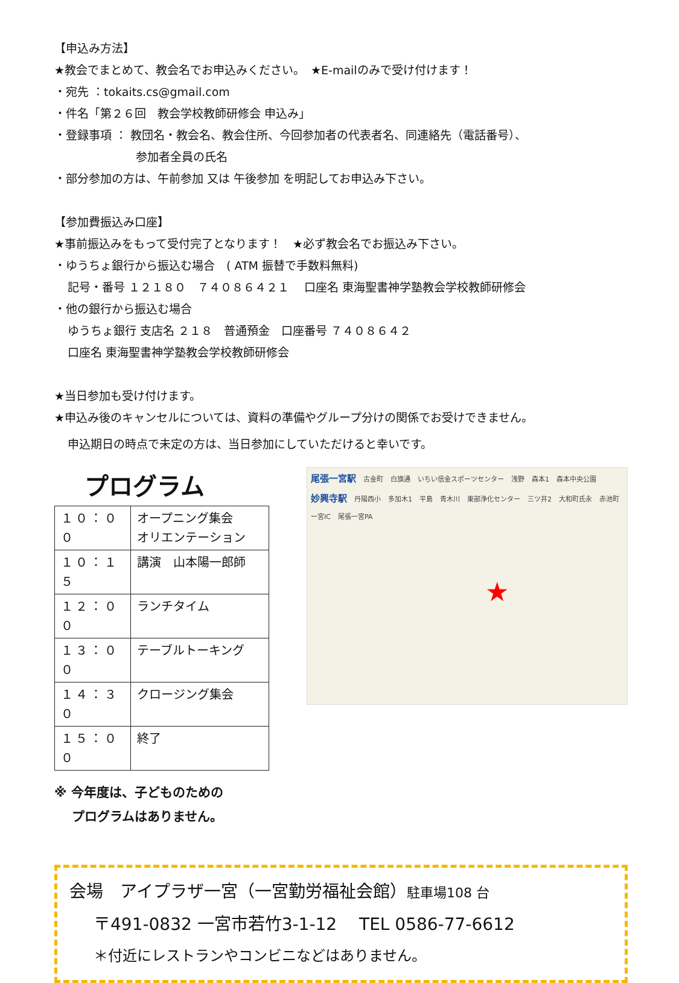【申込み方法】
★教会でまとめて、教会名でお申込みください。　★E-mailのみで受け付けます！
・宛先 ：tokaits.cs@gmail.com
・件名「第２６回　教会学校教師研修会 申込み」
・登録事項 ： 教団名・教会名、教会住所、今回参加者の代表者名、同連絡先（電話番号）、
参加者全員の氏名
・部分参加の方は、午前参加 又は 午後参加 を明記してお申込み下さい。
【参加費振込み口座】
★事前振込みをもって受付完了となります！　★必ず教会名でお振込み下さい。
・ゆうちょ銀行から振込む場合　( ATM 振替で手数料無料)
記号・番号 １２１８０　７４０８６４２１　 口座名 東海聖書神学塾教会学校教師研修会
・他の銀行から振込む場合
ゆうちょ銀行 支店名 ２１８　普通預金　口座番号 ７４０８６４２
口座名 東海聖書神学塾教会学校教師研修会
★当日参加も受け付けます。
★申込み後のキャンセルについては、資料の準備やグループ分けの関係でお受けできません。
申込期日の時点で未定の方は、当日参加にしていただけると幸いです。
プログラム
| １０：００ | オープニング集会 オリエンテーション |
| １０：１５ | 講演 山本陽一郎師 |
| １２：００ | ランチタイム |
| １３：００ | テーブルトーキング |
| １４：３０ | クロージング集会 |
| １５：００ | 終了 |
※ 今年度は、子どものための
プログラムはありません。
尾張一宮駅 古金町 白旗通 いちい信金スポーツセンター 浅野 森本1 森本中央公園 妙興寺駅 丹陽西小 多加木1 平島 青木川 東部浄化センター 三ツ井2 大和町氏永 赤池町 一宮IC 尾張一宮PA
★
会場　アイプラザ一宮（一宮勤労福祉会館）駐車場108 台
〒491-0832 一宮市若竹3-1-12　 TEL 0586-77-6612
＊付近にレストランやコンビニなどはありません。